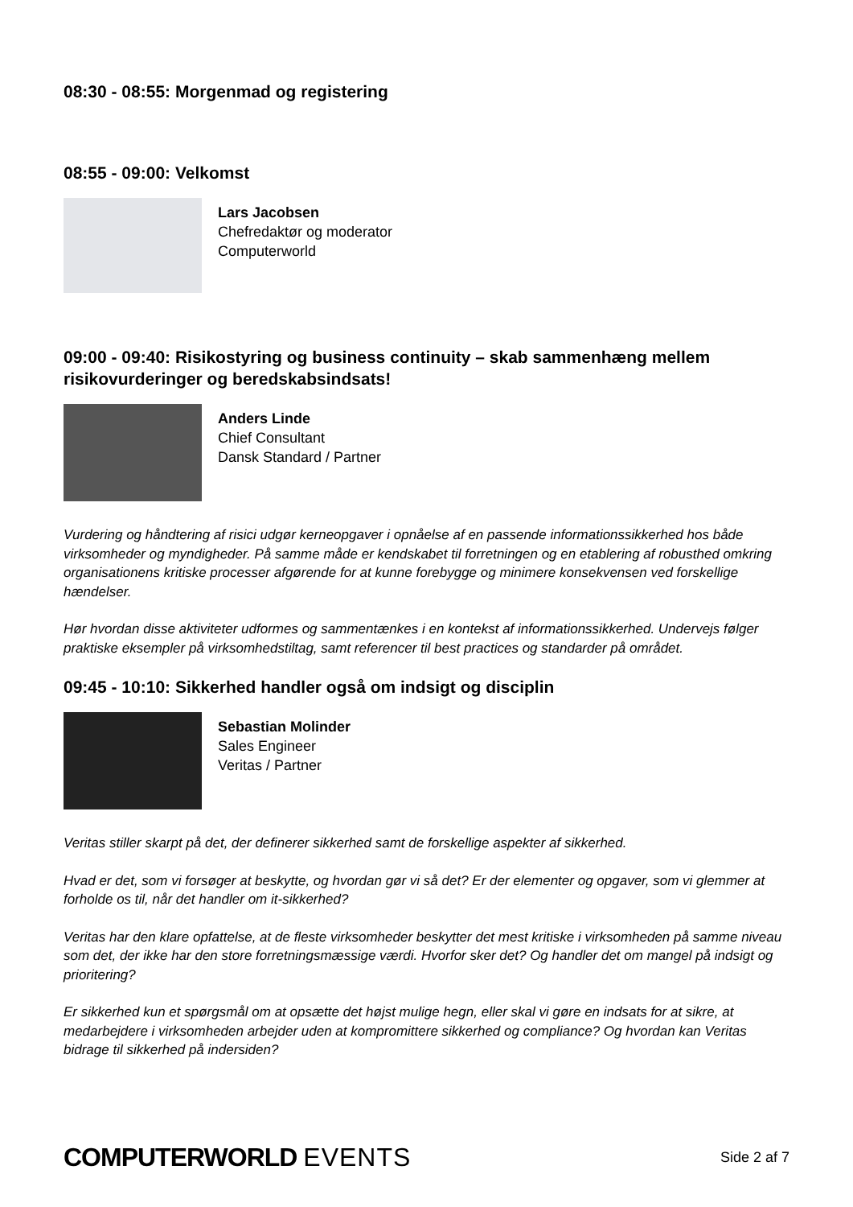08:30 - 08:55: Morgenmad og registering
08:55 - 09:00: Velkomst
Lars Jacobsen
Chefredaktør og moderator
Computerworld
09:00 - 09:40: Risikostyring og business continuity – skab sammenhæng mellem risikovurderinger og beredskabsindsats!
Anders Linde
Chief Consultant
Dansk Standard / Partner
Vurdering og håndtering af risici udgør kerneopgaver i opnåelse af en passende informationssikkerhed hos både virksomheder og myndigheder. På samme måde er kendskabet til forretningen og en etablering af robusthed omkring organisationens kritiske processer afgørende for at kunne forebygge og minimere konsekvensen ved forskellige hændelser.
Hør hvordan disse aktiviteter udformes og sammentænkes i en kontekst af informationssikkerhed. Undervejs følger praktiske eksempler på virksomhedstiltag, samt referencer til best practices og standarder på området.
09:45 - 10:10: Sikkerhed handler også om indsigt og disciplin
Sebastian Molinder
Sales Engineer
Veritas / Partner
Veritas stiller skarpt på det, der definerer sikkerhed samt de forskellige aspekter af sikkerhed.
Hvad er det, som vi forsøger at beskytte, og hvordan gør vi så det? Er der elementer og opgaver, som vi glemmer at forholde os til, når det handler om it-sikkerhed?
Veritas har den klare opfattelse, at de fleste virksomheder beskytter det mest kritiske i virksomheden på samme niveau som det, der ikke har den store forretningsmæssige værdi. Hvorfor sker det? Og handler det om mangel på indsigt og prioritering?
Er sikkerhed kun et spørgsmål om at opsætte det højst mulige hegn, eller skal vi gøre en indsats for at sikre, at medarbejdere i virksomheden arbejder uden at kompromittere sikkerhed og compliance? Og hvordan kan Veritas bidrage til sikkerhed på indersiden?
COMPUTERWORLD EVENTS
Side 2 af 7